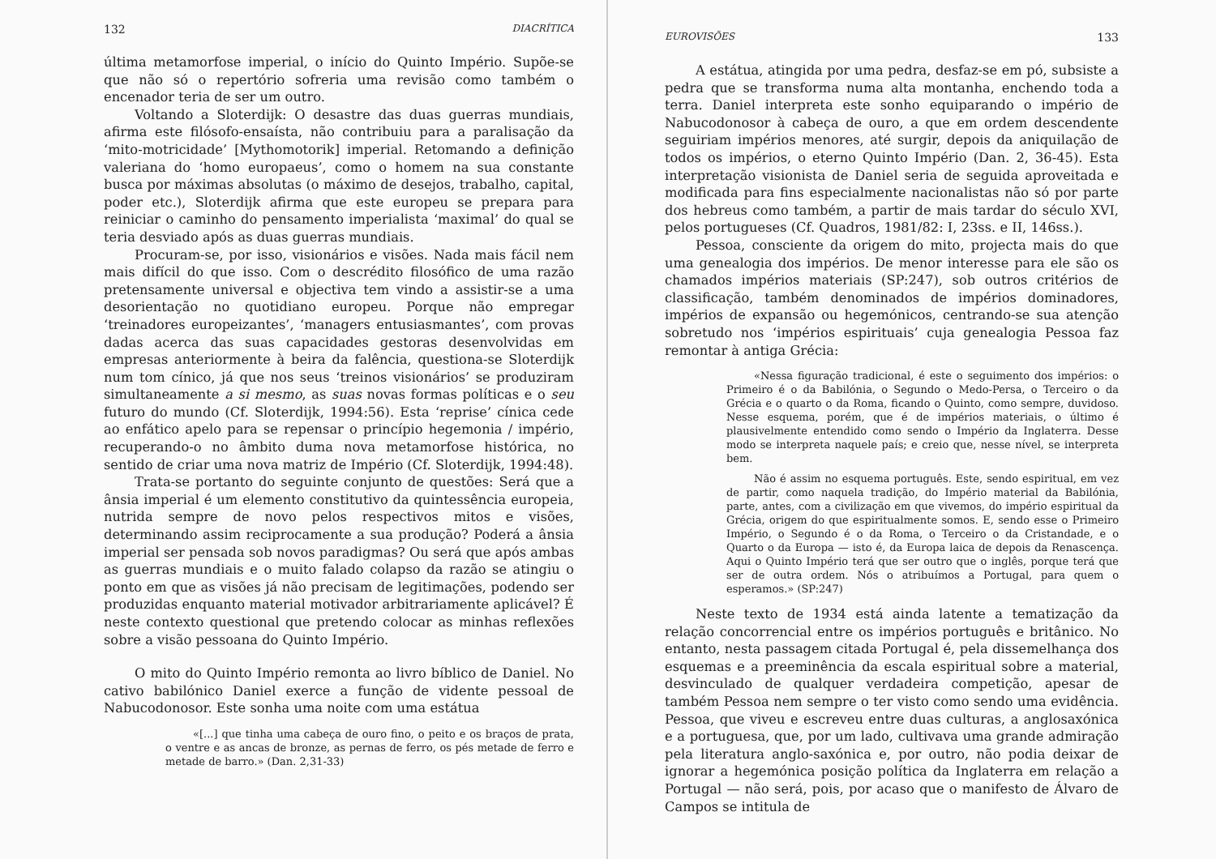132 DIACRÍTICA
última metamorfose imperial, o início do Quinto Império. Supõe-se que não só o repertório sofreria uma revisão como também o encenador teria de ser um outro.
Voltando a Sloterdijk: O desastre das duas guerras mundiais, afirma este filósofo-ensaísta, não contribuiu para a paralisação da ‘mito-motricidade’ [Mythomotorik] imperial. Retomando a definição valeriana do ‘homo europaeus’, como o homem na sua constante busca por máximas absolutas (o máximo de desejos, trabalho, capital, poder etc.), Sloterdijk afirma que este europeu se prepara para reiniciar o caminho do pensamento imperialista ‘maximal’ do qual se teria desviado após as duas guerras mundiais.
Procuram-se, por isso, visionários e visões. Nada mais fácil nem mais difícil do que isso. Com o descrédito filosófico de uma razão pretensamente universal e objectiva tem vindo a assistir-se a uma desorientação no quotidiano europeu. Porque não empregar ‘treinadores europeizantes’, ‘managers entusiasmantes’, com provas dadas acerca das suas capacidades gestoras desenvolvidas em empresas anteriormente à beira da falência, questiona-se Sloterdijk num tom cínico, já que nos seus ‘treinos visionários’ se produziram simultaneamente a si mesmo, as suas novas formas políticas e o seu futuro do mundo (Cf. Sloterdijk, 1994:56). Esta ‘reprise’ cínica cede ao enfático apelo para se repensar o princípio hegemonia / império, recuperando-o no âmbito duma nova metamorfose histórica, no sentido de criar uma nova matriz de Império (Cf. Sloterdijk, 1994:48).
Trata-se portanto do seguinte conjunto de questões: Será que a ânsia imperial é um elemento constitutivo da quintessência europeia, nutrida sempre de novo pelos respectivos mitos e visões, determinando assim reciprocamente a sua produção? Poderá a ânsia imperial ser pensada sob novos paradigmas? Ou será que após ambas as guerras mundiais e o muito falado colapso da razão se atingiu o ponto em que as visões já não precisam de legitimações, podendo ser produzidas enquanto material motivador arbitrariamente aplicável? É neste contexto questional que pretendo colocar as minhas reflexões sobre a visão pessoana do Quinto Império.
O mito do Quinto Império remonta ao livro bíblico de Daniel. No cativo babilónico Daniel exerce a função de vidente pessoal de Nabucodonosor. Este sonha uma noite com uma estátua
«[...] que tinha uma cabeça de ouro fino, o peito e os braços de prata, o ventre e as ancas de bronze, as pernas de ferro, os pés metade de ferro e metade de barro.» (Dan. 2,31-33)
EUROVISÕES 133
A estátua, atingida por uma pedra, desfaz-se em pó, subsiste a pedra que se transforma numa alta montanha, enchendo toda a terra. Daniel interpreta este sonho equiparando o império de Nabucodonosor à cabeça de ouro, a que em ordem descendente seguiriam impérios menores, até surgir, depois da aniquilação de todos os impérios, o eterno Quinto Império (Dan. 2, 36-45). Esta interpretação visionista de Daniel seria de seguida aproveitada e modificada para fins especialmente nacionalistas não só por parte dos hebreus como também, a partir de mais tardar do século XVI, pelos portugueses (Cf. Quadros, 1981/82: I, 23ss. e II, 146ss.).
Pessoa, consciente da origem do mito, projecta mais do que uma genealogia dos impérios. De menor interesse para ele são os chamados impérios materiais (SP:247), sob outros critérios de classificação, também denominados de impérios dominadores, impérios de expansão ou hegemónicos, centrando-se sua atenção sobretudo nos ‘impérios espirituais’ cuja genealogia Pessoa faz remontar à antiga Grécia:
«Nessa figuração tradicional, é este o seguimento dos impérios: o Primeiro é o da Babilónia, o Segundo o Medo-Persa, o Terceiro o da Grécia e o quarto o da Roma, ficando o Quinto, como sempre, duvidoso. Nesse esquema, porém, que é de impérios materiais, o último é plausivelmente entendido como sendo o Império da Inglaterra. Desse modo se interpreta naquele país; e creio que, nesse nível, se interpreta bem.
Não é assim no esquema português. Este, sendo espiritual, em vez de partir, como naquela tradição, do Império material da Babilónia, parte, antes, com a civilização em que vivemos, do império espiritual da Grécia, origem do que espiritualmente somos. E, sendo esse o Primeiro Império, o Segundo é o da Roma, o Terceiro o da Cristandade, e o Quarto o da Europa — isto é, da Europa laica de depois da Renascença. Aqui o Quinto Império terá que ser outro que o inglês, porque terá que ser de outra ordem. Nós o atribuímos a Portugal, para quem o esperamos.» (SP:247)
Neste texto de 1934 está ainda latente a tematização da relação concorrencial entre os impérios português e britânico. No entanto, nesta passagem citada Portugal é, pela dissemelhança dos esquemas e a preeminência da escala espiritual sobre a material, desvinculado de qualquer verdadeira competição, apesar de também Pessoa nem sempre o ter visto como sendo uma evidência. Pessoa, que viveu e escreveu entre duas culturas, a anglosaxónica e a portuguesa, que, por um lado, cultivava uma grande admiração pela literatura anglo-saxónica e, por outro, não podia deixar de ignorar a hegemónica posição política da Inglaterra em relação a Portugal — não será, pois, por acaso que o manifesto de Álvaro de Campos se intitula de